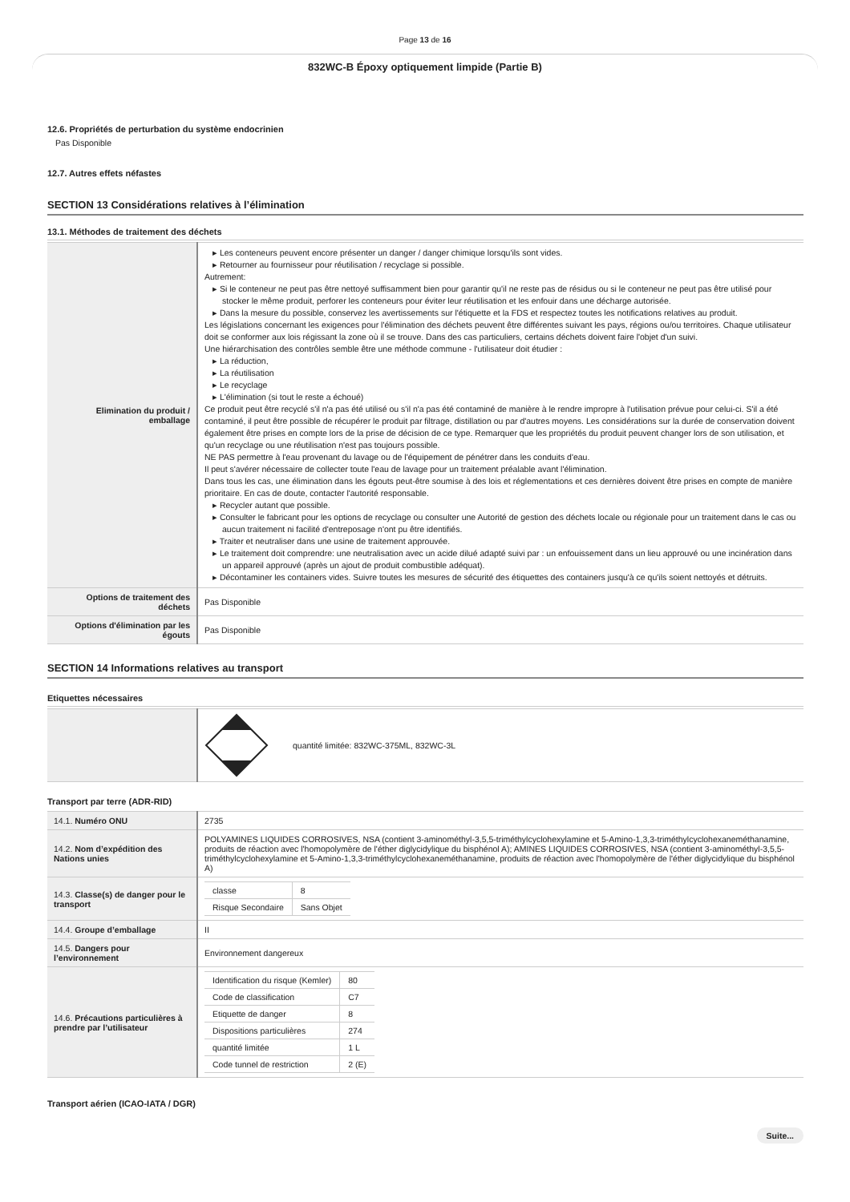Page 13 de 16
832WC-B Époxy optiquement limpide (Partie B)
12.6. Propriétés de perturbation du système endocrinien
Pas Disponible
12.7. Autres effets néfastes
SECTION 13 Considérations relatives à l’élimination
13.1. Méthodes de traitement des déchets
| Elimination du produit / emballage | ▸ Les conteneurs peuvent encore présenter un danger / danger chimique lorsqu'ils sont vides. ▸ Retourner au fournisseur pour réutilisation / recyclage si possible. Autrement: ▸ Si le conteneur ne peut pas être nettoyé suffisamment bien pour garantir qu'il ne reste pas de résidus ou si le conteneur ne peut pas être utilisé pour stocker le même produit, perforer les conteneurs pour éviter leur réutilisation et les enfouir dans une décharge autorisée. ▸ Dans la mesure du possible, conservez les avertissements sur l'étiquette et la FDS et respectez toutes les notifications relatives au produit. Les législations concernant les exigences pour l'élimination des déchets peuvent être différentes suivant les pays, régions ou/ou territoires. Chaque utilisateur doit se conformer aux lois régissant la zone où il se trouve. Dans des cas particuliers, certains déchets doivent faire l'objet d'un suivi. Une hiérarchisation des contrôles semble être une méthode commune - l'utilisateur doit étudier : ▸ La réduction, ▸ La réutilisation ▸ Le recyclage ▸ L'élimination (si tout le reste a échoué) Ce produit peut être recyclé s'il n'a pas été utilisé ou s'il n'a pas été contaminé de manière à le rendre impropre à l'utilisation prévue pour celui-ci. S'il a été contaminé, il peut être possible de récupérer le produit par filtrage, distillation ou par d'autres moyens. Les considérations sur la durée de conservation doivent également être prises en compte lors de la prise de décision de ce type. Remarquer que les propriétés du produit peuvent changer lors de son utilisation, et qu'un recyclage ou une réutilisation n'est pas toujours possible. NE PAS permettre à l'eau provenant du lavage ou de l'équipement de pénétrer dans les conduits d'eau. Il peut s'avérer nécessaire de collecter toute l'eau de lavage pour un traitement préalable avant l'élimination. Dans tous les cas, une élimination dans les égouts peut-être soumise à des lois et réglementations et ces dernières doivent être prises en compte de manière prioritaire. En cas de doute, contacter l'autorité responsable. ▸ Recycler autant que possible. ▸ Consulter le fabricant pour les options de recyclage ou consulter une Autorité de gestion des déchets locale ou régionale pour un traitement dans le cas ou aucun traitement ni facilité d'entreposage n'ont pu être identifiés. ▸ Traiter et neutraliser dans une usine de traitement approuvée. ▸ Le traitement doit comprendre: une neutralisation avec un acide dilué adapté suivi par : un enfouissement dans un lieu approuvé ou une incinération dans un appareil approuvé (après un ajout de produit combustible adéquat). ▸ Décontaminer les containers vides. Suivre toutes les mesures de sécurité des étiquettes des containers jusqu'à ce qu'ils soient nettoyés et détruits. |
| Options de traitement des déchets | Pas Disponible |
| Options d'élimination par les égouts | Pas Disponible |
SECTION 14 Informations relatives au transport
Etiquettes nécessaires
| | quantité limitée: 832WC-375ML, 832WC-3L |
Transport par terre (ADR-RID)
| 14.1. Numéro ONU | 2735 |
| 14.2. Nom d’expédition des Nations unies | POLYAMINES LIQUIDES CORROSIVES, NSA (contient 3-aminométhyl-3,5,5-triméthylcyclohexylamine et 5-Amino-1,3,3-triméthylcyclohexaneméthanamine, produits de réaction avec l'homopolymère de l'éther diglycidylique du bisphénol A); AMINES LIQUIDES CORROSIVES, NSA (contient 3-aminométhyl-3,5,5-triméthylcyclohexylamine et 5-Amino-1,3,3-triméthylcyclohexaneméthanamine, produits de réaction avec l'homopolymère de l'éther diglycidylique du bisphénol A) |
| 14.3. Classe(s) de danger pour le transport | / classe / 8 / / Risque Secondaire / Sans Objet / |
| 14.4. Groupe d’emballage | II |
| 14.5. Dangers pour l’environnement | Environnement dangereux |
| 14.6. Précautions particulières à prendre par l’utilisateur | / Identification du risque (Kemler) / 80 / / Code de classification / C7 / / Etiquette de danger / 8 / / Dispositions particulières / 274 / / quantité limitée / 1 L / / Code tunnel de restriction / 2 (E) / |
Transport aérien (ICAO-IATA / DGR)
Suite...